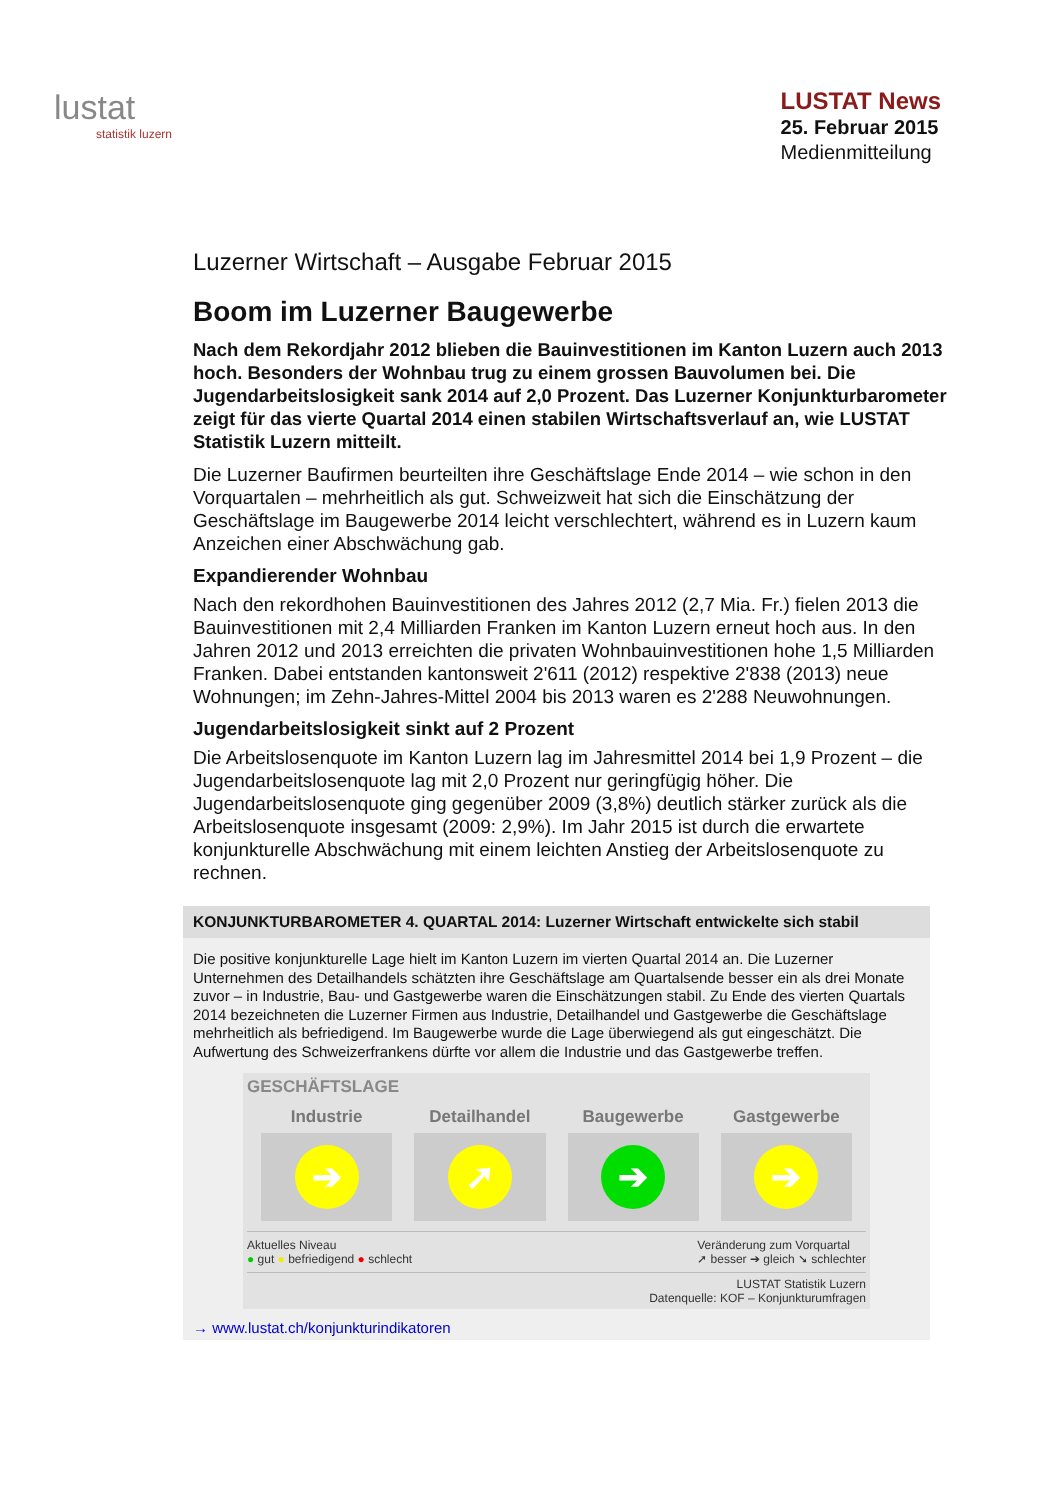lustat
statistik luzern
LUSTAT News
25. Februar 2015
Medienmitteilung
Luzerner Wirtschaft – Ausgabe Februar 2015
Boom im Luzerner Baugewerbe
Nach dem Rekordjahr 2012 blieben die Bauinvestitionen im Kanton Luzern auch 2013 hoch. Besonders der Wohnbau trug zu einem grossen Bauvolumen bei. Die Jugendarbeitslosigkeit sank 2014 auf 2,0 Prozent. Das Luzerner Konjunkturbarometer zeigt für das vierte Quartal 2014 einen stabilen Wirtschaftsverlauf an, wie LUSTAT Statistik Luzern mitteilt.
Die Luzerner Baufirmen beurteilten ihre Geschäftslage Ende 2014 – wie schon in den Vorquartalen – mehrheitlich als gut. Schweizweit hat sich die Einschätzung der Geschäftslage im Baugewerbe 2014 leicht verschlechtert, während es in Luzern kaum Anzeichen einer Abschwächung gab.
Expandierender Wohnbau
Nach den rekordhohen Bauinvestitionen des Jahres 2012 (2,7 Mia. Fr.) fielen 2013 die Bauinvestitionen mit 2,4 Milliarden Franken im Kanton Luzern erneut hoch aus. In den Jahren 2012 und 2013 erreichten die privaten Wohnbauinvestitionen hohe 1,5 Milliarden Franken. Dabei entstanden kantonsweit 2'611 (2012) respektive 2'838 (2013) neue Wohnungen; im Zehn-Jahres-Mittel 2004 bis 2013 waren es 2'288 Neuwohnungen.
Jugendarbeitslosigkeit sinkt auf 2 Prozent
Die Arbeitslosenquote im Kanton Luzern lag im Jahresmittel 2014 bei 1,9 Prozent – die Jugendarbeitslosenquote lag mit 2,0 Prozent nur geringfügig höher. Die Jugendarbeitslosenquote ging gegenüber 2009 (3,8%) deutlich stärker zurück als die Arbeitslosenquote insgesamt (2009: 2,9%). Im Jahr 2015 ist durch die erwartete konjunkturelle Abschwächung mit einem leichten Anstieg der Arbeitslosenquote zu rechnen.
KONJUNKTURBAROMETER 4. QUARTAL 2014: Luzerner Wirtschaft entwickelte sich stabil
Die positive konjunkturelle Lage hielt im Kanton Luzern im vierten Quartal 2014 an. Die Luzerner Unternehmen des Detailhandels schätzten ihre Geschäftslage am Quartalsende besser ein als drei Monate zuvor – in Industrie, Bau- und Gastgewerbe waren die Einschätzungen stabil. Zu Ende des vierten Quartals 2014 bezeichneten die Luzerner Firmen aus Industrie, Detailhandel und Gastgewerbe die Geschäftslage mehrheitlich als befriedigend. Im Baugewerbe wurde die Lage überwiegend als gut eingeschätzt. Die Aufwertung des Schweizerfrankens dürfte vor allem die Industrie und das Gastgewerbe treffen.
GESCHÄFTSLAGE
Industrie
➔
Detailhandel
➚
Baugewerbe
➔
Gastgewerbe
➔
Aktuelles Niveau
● gut ● befriedigend ● schlecht Veränderung zum Vorquartal
➚ besser ➔ gleich ➘ schlechter
LUSTAT Statistik Luzern
Datenquelle: KOF – Konjunkturumfragen
→ www.lustat.ch/konjunkturindikatoren